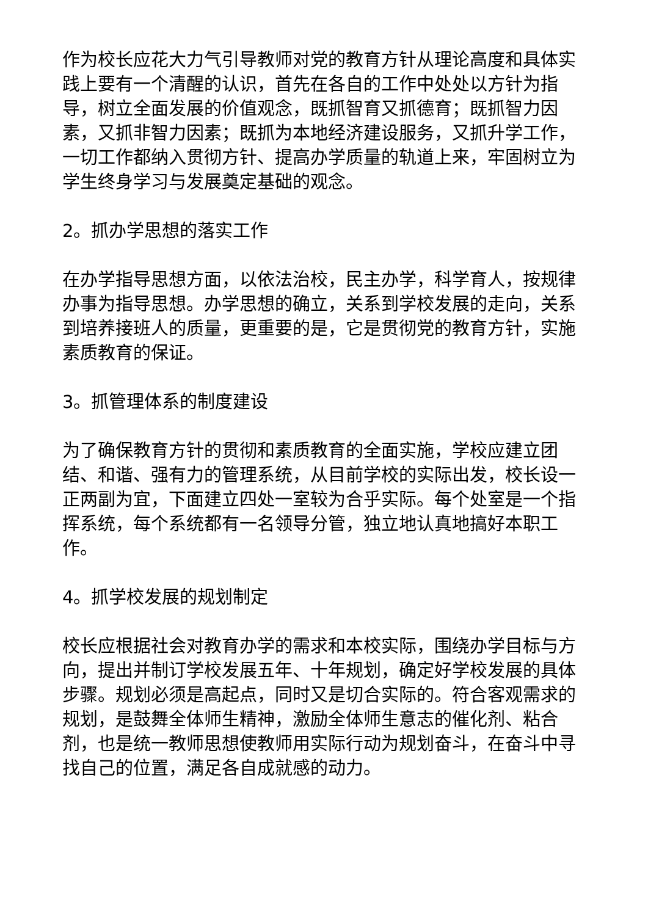作为校长应花大力气引导教师对党的教育方针从理论高度和具体实践上要有一个清醒的认识，首先在各自的工作中处处以方针为指导，树立全面发展的价值观念，既抓智育又抓德育；既抓智力因素，又抓非智力因素；既抓为本地经济建设服务，又抓升学工作，一切工作都纳入贯彻方针、提高办学质量的轨道上来，牢固树立为学生终身学习与发展奠定基础的观念。
2。抓办学思想的落实工作
在办学指导思想方面，以依法治校，民主办学，科学育人，按规律办事为指导思想。办学思想的确立，关系到学校发展的走向，关系到培养接班人的质量，更重要的是，它是贯彻党的教育方针，实施素质教育的保证。
3。抓管理体系的制度建设
为了确保教育方针的贯彻和素质教育的全面实施，学校应建立团结、和谐、强有力的管理系统，从目前学校的实际出发，校长设一正两副为宜，下面建立四处一室较为合乎实际。每个处室是一个指挥系统，每个系统都有一名领导分管，独立地认真地搞好本职工作。
4。抓学校发展的规划制定
校长应根据社会对教育办学的需求和本校实际，围绕办学目标与方向，提出并制订学校发展五年、十年规划，确定好学校发展的具体步骤。规划必须是高起点，同时又是切合实际的。符合客观需求的规划，是鼓舞全体师生精神，激励全体师生意志的催化剂、粘合剂，也是统一教师思想使教师用实际行动为规划奋斗，在奋斗中寻找自己的位置，满足各自成就感的动力。